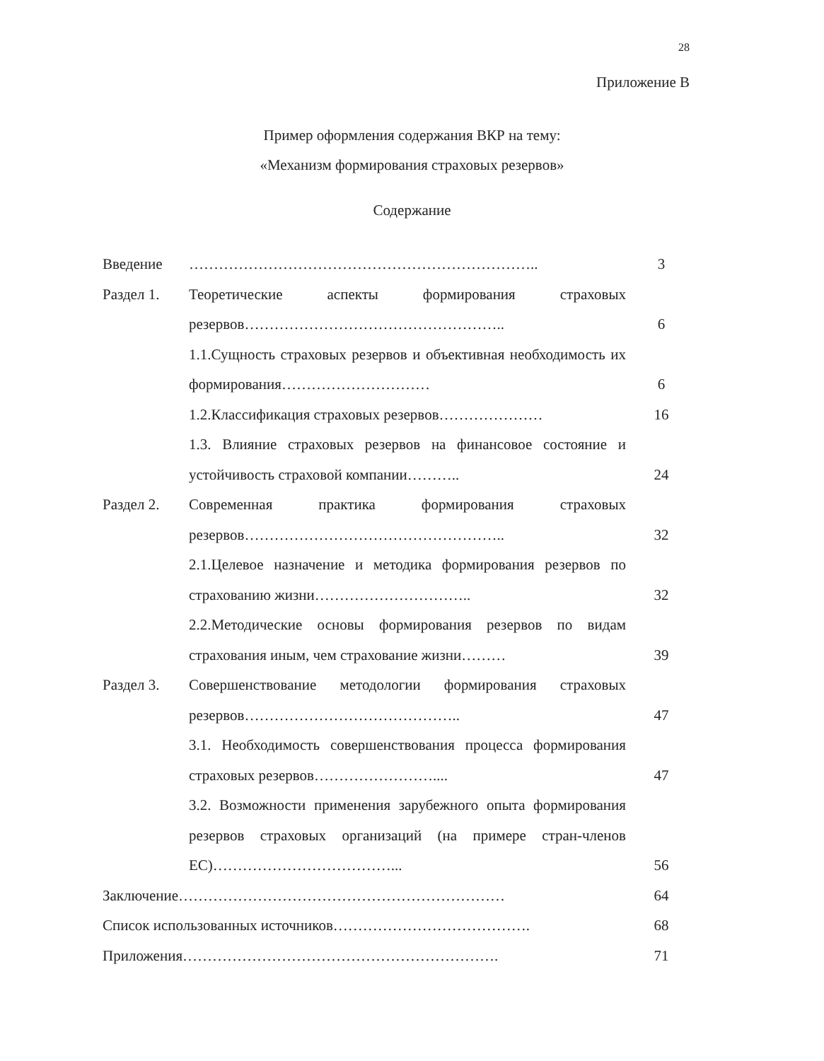28
Приложение В
Пример оформления содержания ВКР на тему:
«Механизм формирования страховых резервов»
Содержание
| Введение | …………………………………………………………….. | 3 |
| Раздел 1. | Теоретические аспекты формирования страховых резервов…………………………………………….. | 6 |
| | 1.1.Сущность страховых резервов и объективная необходимость их формирования………………………… | 6 |
| | 1.2.Классификация страховых резервов………………… | 16 |
| | 1.3. Влияние страховых резервов на финансовое состояние и устойчивость страховой компании……….. | 24 |
| Раздел 2. | Современная практика формирования страховых резервов…………………………………………….. | 32 |
| | 2.1.Целевое назначение и методика формирования резервов по страхованию жизни………………………….. | 32 |
| | 2.2.Методические основы формирования резервов по видам страхования иным, чем страхование жизни……… | 39 |
| Раздел 3. | Совершенствование методологии формирования страховых резервов…………………………………….. | 47 |
| | 3.1. Необходимость совершенствования процесса формирования страховых резервов…………………….... | 47 |
| | 3.2. Возможности применения зарубежного опыта формирования резервов страховых организаций (на примере стран-членов ЕС)………………………………... | 56 |
| Заключение………………………………………………………… | | 64 |
| Список использованных источников…………………………………. | | 68 |
| Приложения………………………………………………………. | | 71 |